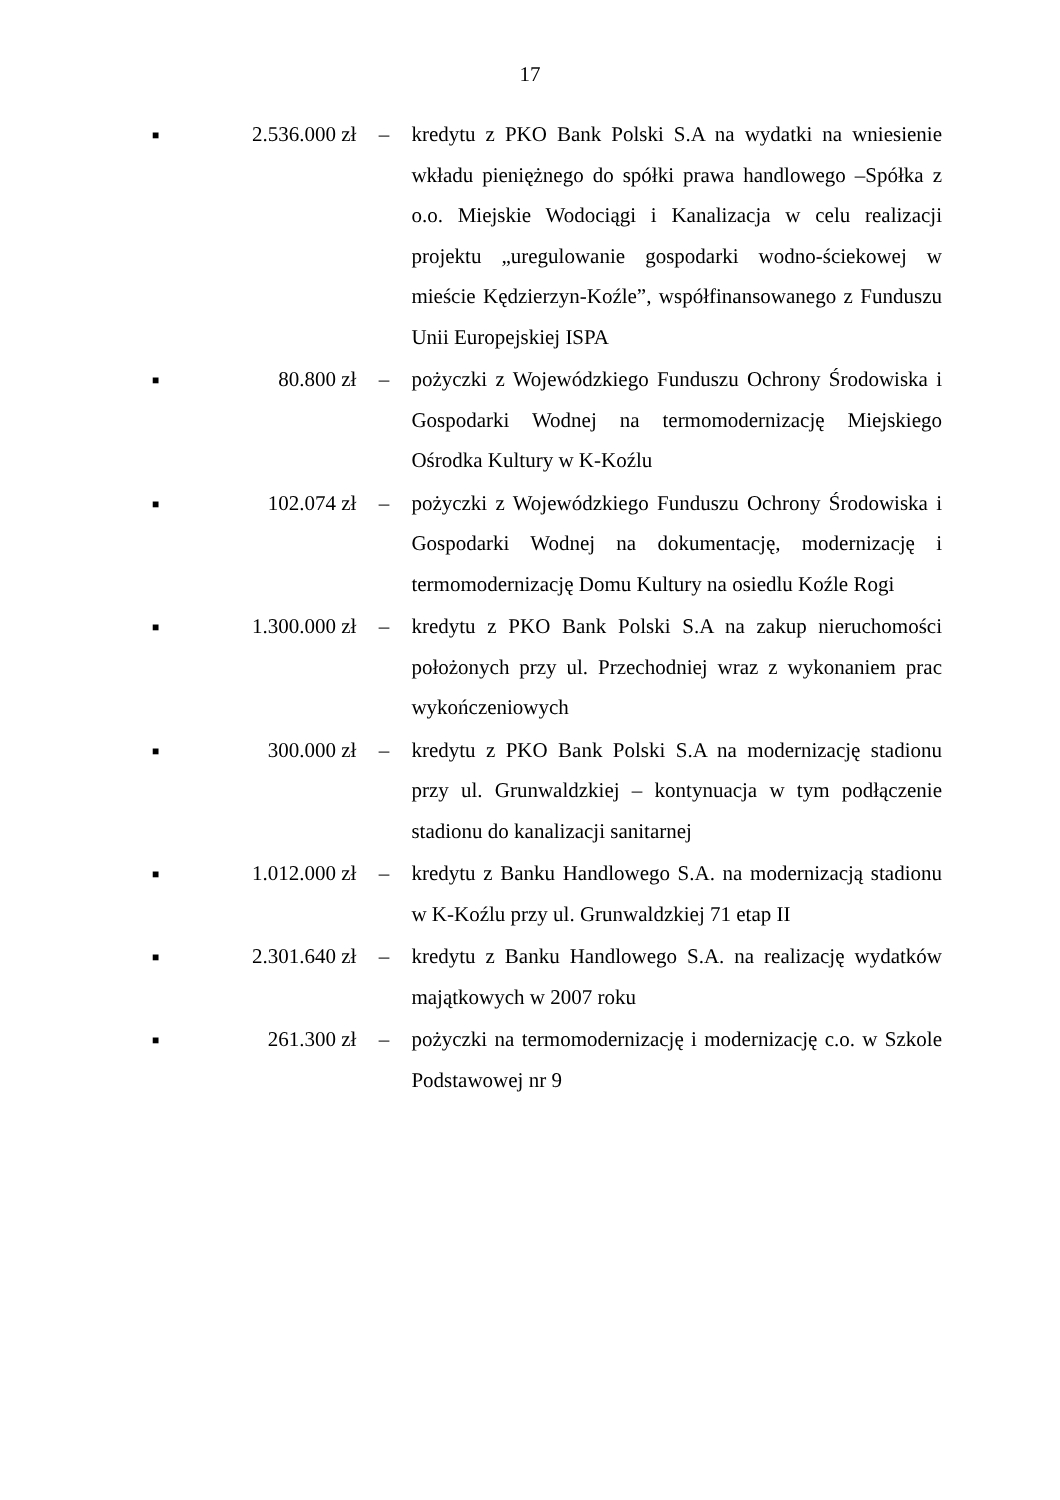17
■ 2.536.000 zł –
kredytu z PKO Bank Polski S.A na wydatki na wniesienie wkładu pieniężnego do spółki prawa handlowego –Spółka z o.o. Miejskie Wodociągi i Kanalizacja w celu realizacji projektu „uregulowanie gospodarki wodno-ściekowej w mieście Kędzierzyn-Koźle”, współfinansowanego z Funduszu Unii Europejskiej ISPA
■ 80.800 zł –
pożyczki z Wojewódzkiego Funduszu Ochrony Środowiska i Gospodarki Wodnej na termomodernizację Miejskiego Ośrodka Kultury w K-Koźlu
■ 102.074 zł –
pożyczki z Wojewódzkiego Funduszu Ochrony Środowiska i Gospodarki Wodnej na dokumentację, modernizację i termomodernizację Domu Kultury na osiedlu Koźle Rogi
■ 1.300.000 zł –
kredytu z PKO Bank Polski S.A na zakup nieruchomości położonych przy ul. Przechodniej wraz z wykonaniem prac wykończeniowych
■ 300.000 zł –
kredytu z PKO Bank Polski S.A na modernizację stadionu przy ul. Grunwaldzkiej – kontynuacja w tym podłączenie stadionu do kanalizacji sanitarnej
■ 1.012.000 zł –
kredytu z Banku Handlowego S.A. na modernizacją stadionu w K-Koźlu przy ul. Grunwaldzkiej 71 etap II
■ 2.301.640 zł –
kredytu z Banku Handlowego S.A. na realizację wydatków majątkowych w 2007 roku
■ 261.300 zł –
pożyczki na termomodernizację i modernizację c.o. w Szkole Podstawowej nr 9